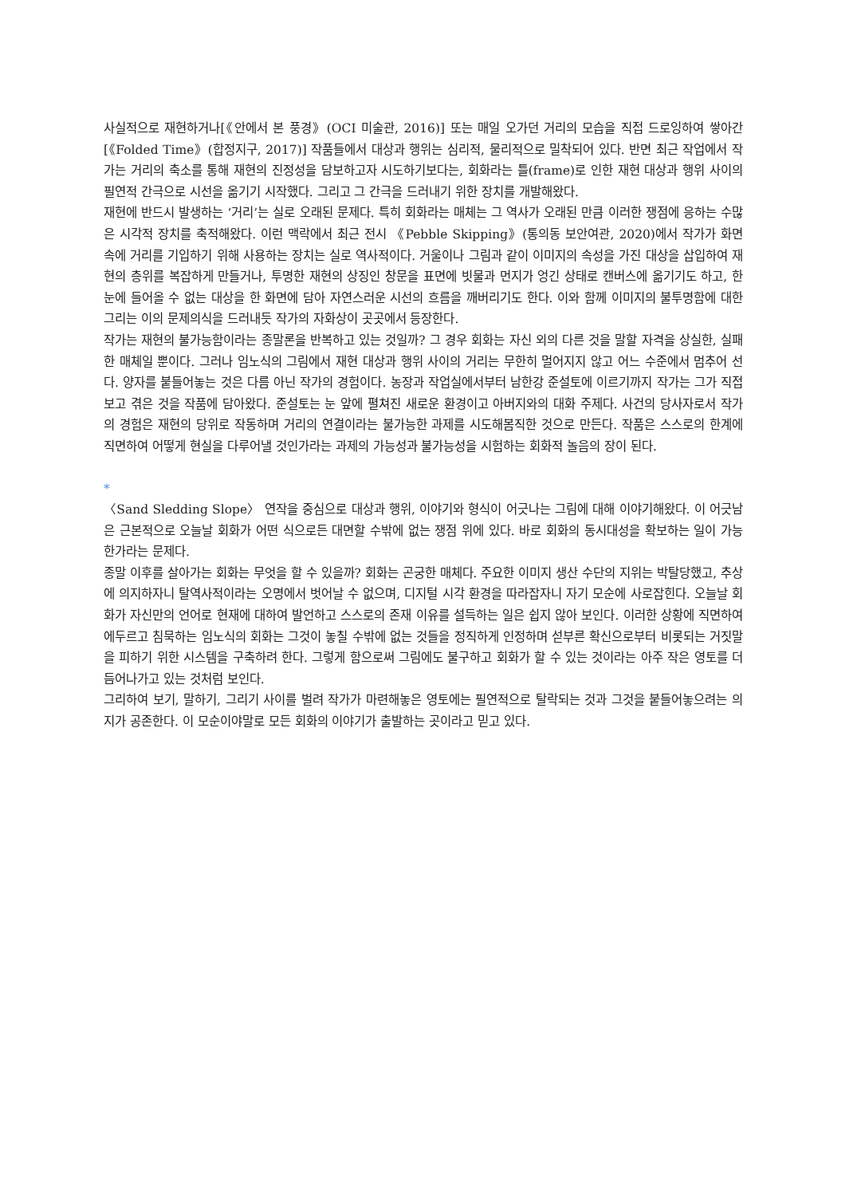사실적으로 재현하거나[《안에서 본 풍경》(OCI 미술관, 2016)] 또는 매일 오가던 거리의 모습을 직접 드로잉하여 쌓아간[《Folded Time》(합정지구, 2017)] 작품들에서 대상과 행위는 심리적, 물리적으로 밀착되어 있다. 반면 최근 작업에서 작가는 거리의 축소를 통해 재현의 진정성을 담보하고자 시도하기보다는, 회화라는 틀(frame)로 인한 재현 대상과 행위 사이의 필연적 간극으로 시선을 옮기기 시작했다. 그리고 그 간극을 드러내기 위한 장치를 개발해왔다.
재현에 반드시 발생하는 ‘거리’는 실로 오래된 문제다. 특히 회화라는 매체는 그 역사가 오래된 만큼 이러한 쟁점에 응하는 수많은 시각적 장치를 축적해왔다. 이런 맥락에서 최근 전시 《Pebble Skipping》(통의동 보안여관, 2020)에서 작가가 화면 속에 거리를 기입하기 위해 사용하는 장치는 실로 역사적이다. 거울이나 그림과 같이 이미지의 속성을 가진 대상을 삽입하여 재현의 층위를 복잡하게 만들거나, 투명한 재현의 상징인 창문을 표면에 빗물과 먼지가 엉긴 상태로 캔버스에 옮기기도 하고, 한 눈에 들어올 수 없는 대상을 한 화면에 담아 자연스러운 시선의 흐름을 깨버리기도 한다. 이와 함께 이미지의 불투명함에 대한 그리는 이의 문제의식을 드러내듯 작가의 자화상이 곳곳에서 등장한다.
작가는 재현의 불가능함이라는 종말론을 반복하고 있는 것일까? 그 경우 회화는 자신 외의 다른 것을 말할 자격을 상실한, 실패한 매체일 뿐이다. 그러나 임노식의 그림에서 재현 대상과 행위 사이의 거리는 무한히 멀어지지 않고 어느 수준에서 멈추어 선다. 양자를 붙들어놓는 것은 다름 아닌 작가의 경험이다. 농장과 작업실에서부터 남한강 준설토에 이르기까지 작가는 그가 직접 보고 겪은 것을 작품에 담아왔다. 준설토는 눈 앞에 펼쳐진 새로운 환경이고 아버지와의 대화 주제다. 사건의 당사자로서 작가의 경험은 재현의 당위로 작동하며 거리의 연결이라는 불가능한 과제를 시도해봄직한 것으로 만든다. 작품은 스스로의 한계에 직면하여 어떻게 현실을 다루어낼 것인가라는 과제의 가능성과 불가능성을 시험하는 회화적 놀음의 장이 된다.
*
〈Sand Sledding Slope〉 연작을 중심으로 대상과 행위, 이야기와 형식이 어긋나는 그림에 대해 이야기해왔다. 이 어긋남은 근본적으로 오늘날 회화가 어떤 식으로든 대면할 수밖에 없는 쟁점 위에 있다. 바로 회화의 동시대성을 확보하는 일이 가능한가라는 문제다.
종말 이후를 살아가는 회화는 무엇을 할 수 있을까? 회화는 곤궁한 매체다. 주요한 이미지 생산 수단의 지위는 박탈당했고, 추상에 의지하자니 탈역사적이라는 오명에서 벗어날 수 없으며, 디지털 시각 환경을 따라잡자니 자기 모순에 사로잡힌다. 오늘날 회화가 자신만의 언어로 현재에 대하여 발언하고 스스로의 존재 이유를 설득하는 일은 쉽지 않아 보인다. 이러한 상황에 직면하여 에두르고 침묵하는 임노식의 회화는 그것이 놓칠 수밖에 없는 것들을 정직하게 인정하며 섣부른 확신으로부터 비롯되는 거짓말을 피하기 위한 시스템을 구축하려 한다. 그렇게 함으로써 그림에도 불구하고 회화가 할 수 있는 것이라는 아주 작은 영토를 더듬어나가고 있는 것처럼 보인다.
그리하여 보기, 말하기, 그리기 사이를 벌려 작가가 마련해놓은 영토에는 필연적으로 탈락되는 것과 그것을 붙들어놓으려는 의지가 공존한다. 이 모순이야말로 모든 회화의 이야기가 출발하는 곳이라고 믿고 있다.